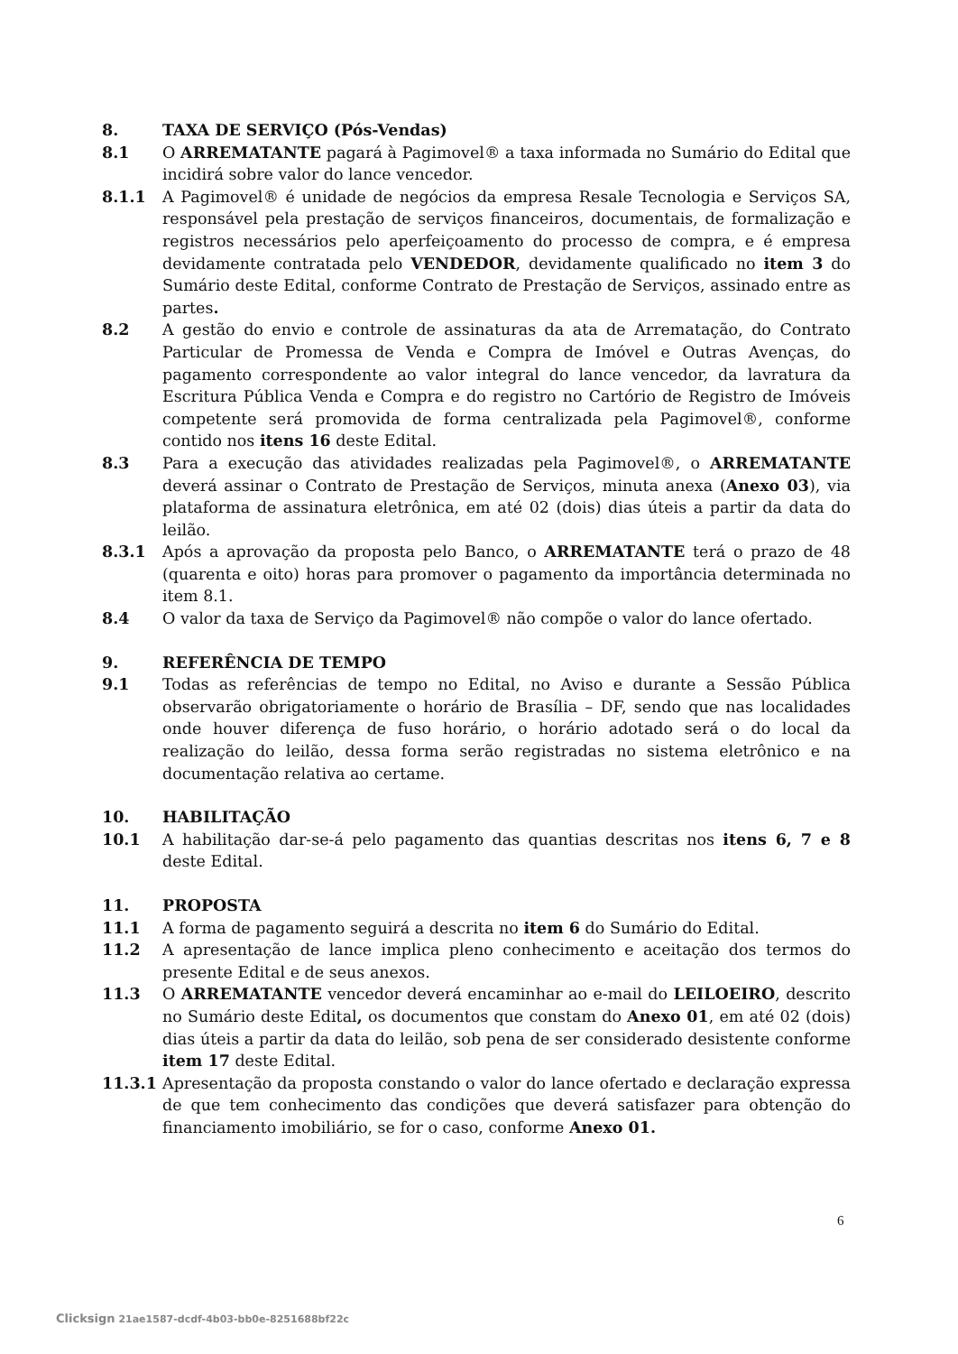8. TAXA DE SERVIÇO (Pós-Vendas)
8.1 O ARREMATANTE pagará à Pagimovel® a taxa informada no Sumário do Edital que incidirá sobre valor do lance vencedor.
8.1.1 A Pagimovel® é unidade de negócios da empresa Resale Tecnologia e Serviços SA, responsável pela prestação de serviços financeiros, documentais, de formalização e registros necessários pelo aperfeiçoamento do processo de compra, e é empresa devidamente contratada pelo VENDEDOR, devidamente qualificado no item 3 do Sumário deste Edital, conforme Contrato de Prestação de Serviços, assinado entre as partes.
8.2 A gestão do envio e controle de assinaturas da ata de Arrematação, do Contrato Particular de Promessa de Venda e Compra de Imóvel e Outras Avenças, do pagamento correspondente ao valor integral do lance vencedor, da lavratura da Escritura Pública Venda e Compra e do registro no Cartório de Registro de Imóveis competente será promovida de forma centralizada pela Pagimovel®, conforme contido nos itens 16 deste Edital.
8.3 Para a execução das atividades realizadas pela Pagimovel®, o ARREMATANTE deverá assinar o Contrato de Prestação de Serviços, minuta anexa (Anexo 03), via plataforma de assinatura eletrônica, em até 02 (dois) dias úteis a partir da data do leilão.
8.3.1 Após a aprovação da proposta pelo Banco, o ARREMATANTE terá o prazo de 48 (quarenta e oito) horas para promover o pagamento da importância determinada no item 8.1.
8.4 O valor da taxa de Serviço da Pagimovel® não compõe o valor do lance ofertado.
9. REFERÊNCIA DE TEMPO
9.1 Todas as referências de tempo no Edital, no Aviso e durante a Sessão Pública observarão obrigatoriamente o horário de Brasília – DF, sendo que nas localidades onde houver diferença de fuso horário, o horário adotado será o do local da realização do leilão, dessa forma serão registradas no sistema eletrônico e na documentação relativa ao certame.
10. HABILITAÇÃO
10.1 A habilitação dar-se-á pelo pagamento das quantias descritas nos itens 6, 7 e 8 deste Edital.
11. PROPOSTA
11.1 A forma de pagamento seguirá a descrita no item 6 do Sumário do Edital.
11.2 A apresentação de lance implica pleno conhecimento e aceitação dos termos do presente Edital e de seus anexos.
11.3 O ARREMATANTE vencedor deverá encaminhar ao e-mail do LEILOEIRO, descrito no Sumário deste Edital, os documentos que constam do Anexo 01, em até 02 (dois) dias úteis a partir da data do leilão, sob pena de ser considerado desistente conforme item 17 deste Edital.
11.3.1 Apresentação da proposta constando o valor do lance ofertado e declaração expressa de que tem conhecimento das condições que deverá satisfazer para obtenção do financiamento imobiliário, se for o caso, conforme Anexo 01.
6
Clicksign 21ae1587-dcdf-4b03-bb0e-8251688bf22c